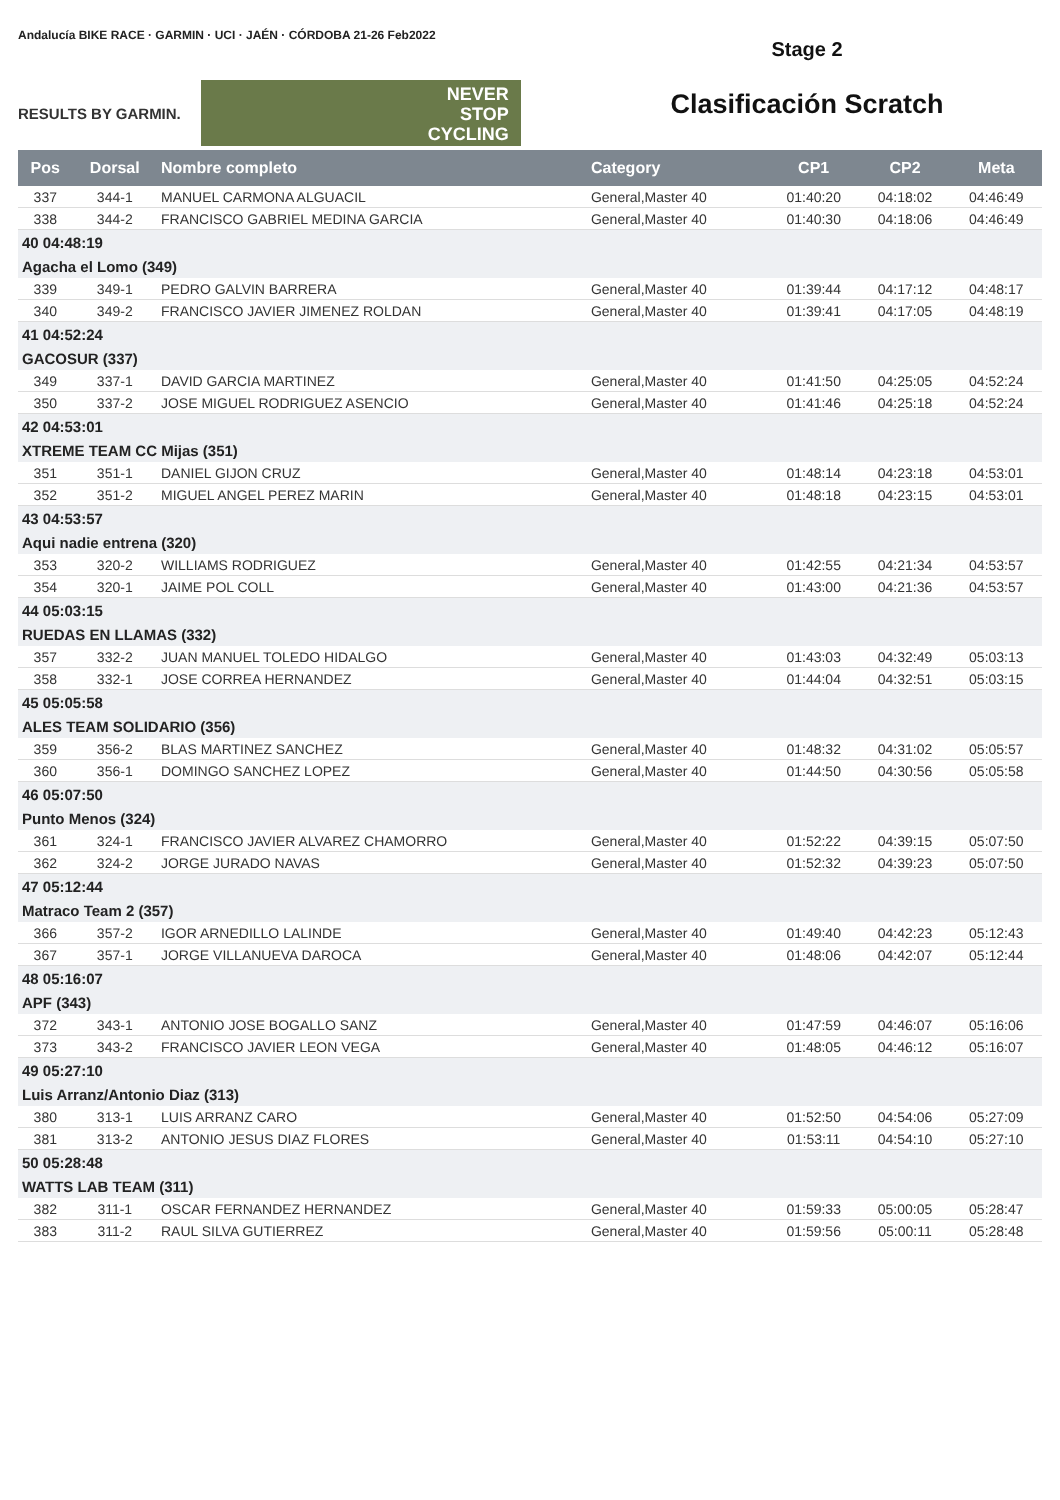Andalucía BIKE RACE · GARMIN · UCI · JAÉN · CÓRDOBA 21-26 Feb2022
RESULTS BY GARMIN.
NEVER
STOP
CYCLING
Stage 2
Clasificación Scratch
| Pos | Dorsal | Nombre completo | Category | CP1 | CP2 | Meta |
| --- | --- | --- | --- | --- | --- | --- |
| 337 | 344-1 | MANUEL CARMONA ALGUACIL | General,Master 40 | 01:40:20 | 04:18:02 | 04:46:49 |
| 338 | 344-2 | FRANCISCO GABRIEL MEDINA GARCIA | General,Master 40 | 01:40:30 | 04:18:06 | 04:46:49 |
| 40 04:48:19 | | | | | | |
| Agacha el Lomo (349) | | | | | | |
| 339 | 349-1 | PEDRO GALVIN BARRERA | General,Master 40 | 01:39:44 | 04:17:12 | 04:48:17 |
| 340 | 349-2 | FRANCISCO JAVIER JIMENEZ ROLDAN | General,Master 40 | 01:39:41 | 04:17:05 | 04:48:19 |
| 41 04:52:24 | | | | | | |
| GACOSUR (337) | | | | | | |
| 349 | 337-1 | DAVID GARCIA MARTINEZ | General,Master 40 | 01:41:50 | 04:25:05 | 04:52:24 |
| 350 | 337-2 | JOSE MIGUEL RODRIGUEZ ASENCIO | General,Master 40 | 01:41:46 | 04:25:18 | 04:52:24 |
| 42 04:53:01 | | | | | | |
| XTREME TEAM CC Mijas (351) | | | | | | |
| 351 | 351-1 | DANIEL GIJON CRUZ | General,Master 40 | 01:48:14 | 04:23:18 | 04:53:01 |
| 352 | 351-2 | MIGUEL ANGEL PEREZ MARIN | General,Master 40 | 01:48:18 | 04:23:15 | 04:53:01 |
| 43 04:53:57 | | | | | | |
| Aqui nadie entrena (320) | | | | | | |
| 353 | 320-2 | WILLIAMS RODRIGUEZ | General,Master 40 | 01:42:55 | 04:21:34 | 04:53:57 |
| 354 | 320-1 | JAIME POL COLL | General,Master 40 | 01:43:00 | 04:21:36 | 04:53:57 |
| 44 05:03:15 | | | | | | |
| RUEDAS EN LLAMAS (332) | | | | | | |
| 357 | 332-2 | JUAN MANUEL TOLEDO HIDALGO | General,Master 40 | 01:43:03 | 04:32:49 | 05:03:13 |
| 358 | 332-1 | JOSE CORREA HERNANDEZ | General,Master 40 | 01:44:04 | 04:32:51 | 05:03:15 |
| 45 05:05:58 | | | | | | |
| ALES TEAM SOLIDARIO (356) | | | | | | |
| 359 | 356-2 | BLAS MARTINEZ SANCHEZ | General,Master 40 | 01:48:32 | 04:31:02 | 05:05:57 |
| 360 | 356-1 | DOMINGO SANCHEZ LOPEZ | General,Master 40 | 01:44:50 | 04:30:56 | 05:05:58 |
| 46 05:07:50 | | | | | | |
| Punto Menos (324) | | | | | | |
| 361 | 324-1 | FRANCISCO JAVIER ALVAREZ CHAMORRO | General,Master 40 | 01:52:22 | 04:39:15 | 05:07:50 |
| 362 | 324-2 | JORGE JURADO NAVAS | General,Master 40 | 01:52:32 | 04:39:23 | 05:07:50 |
| 47 05:12:44 | | | | | | |
| Matraco Team 2 (357) | | | | | | |
| 366 | 357-2 | IGOR ARNEDILLO LALINDE | General,Master 40 | 01:49:40 | 04:42:23 | 05:12:43 |
| 367 | 357-1 | JORGE VILLANUEVA DAROCA | General,Master 40 | 01:48:06 | 04:42:07 | 05:12:44 |
| 48 05:16:07 | | | | | | |
| APF (343) | | | | | | |
| 372 | 343-1 | ANTONIO JOSE BOGALLO SANZ | General,Master 40 | 01:47:59 | 04:46:07 | 05:16:06 |
| 373 | 343-2 | FRANCISCO JAVIER LEON VEGA | General,Master 40 | 01:48:05 | 04:46:12 | 05:16:07 |
| 49 05:27:10 | | | | | | |
| Luis Arranz/Antonio Diaz (313) | | | | | | |
| 380 | 313-1 | LUIS ARRANZ CARO | General,Master 40 | 01:52:50 | 04:54:06 | 05:27:09 |
| 381 | 313-2 | ANTONIO JESUS DIAZ FLORES | General,Master 40 | 01:53:11 | 04:54:10 | 05:27:10 |
| 50 05:28:48 | | | | | | |
| WATTS LAB TEAM (311) | | | | | | |
| 382 | 311-1 | OSCAR FERNANDEZ HERNANDEZ | General,Master 40 | 01:59:33 | 05:00:05 | 05:28:47 |
| 383 | 311-2 | RAUL SILVA GUTIERREZ | General,Master 40 | 01:59:56 | 05:00:11 | 05:28:48 |